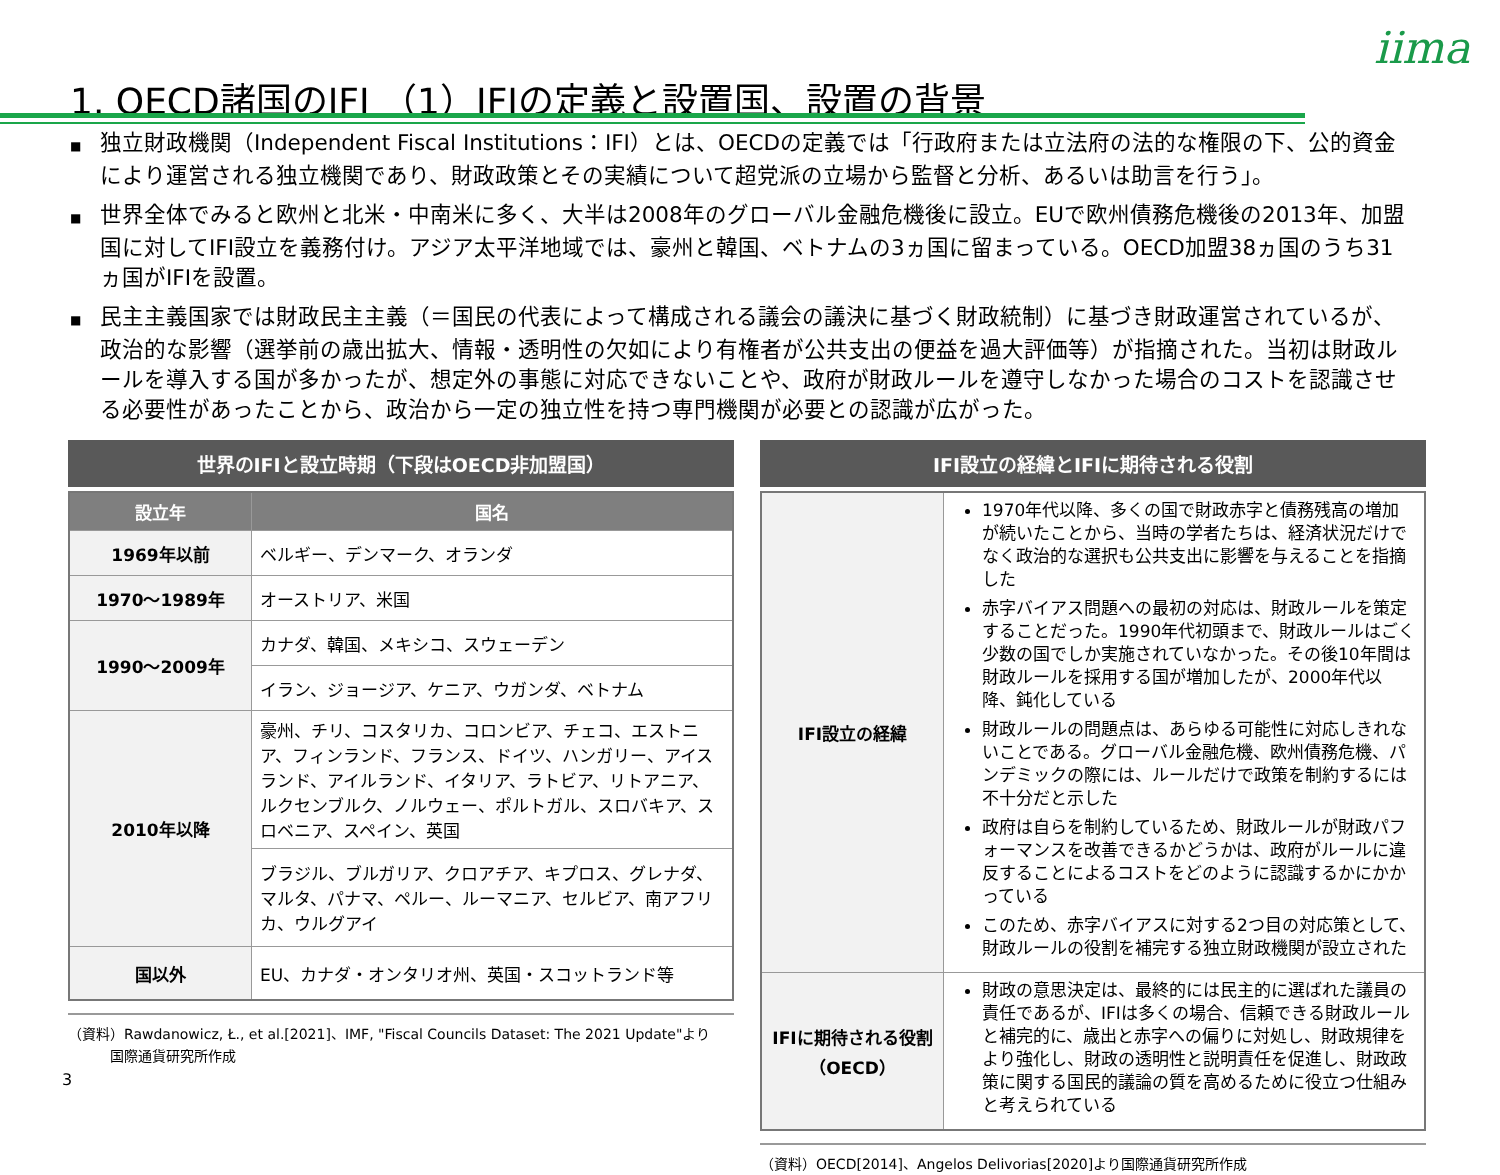iima
1. OECD諸国のIFI （1）IFIの定義と設置国、設置の背景
■ 独立財政機関（Independent Fiscal Institutions：IFI）とは、OECDの定義では「行政府または立法府の法的な権限の下、公的資金により運営される独立機関であり、財政政策とその実績について超党派の立場から監督と分析、あるいは助言を行う」。
■ 世界全体でみると欧州と北米・中南米に多く、大半は2008年のグローバル金融危機後に設立。EUで欧州債務危機後の2013年、加盟国に対してIFI設立を義務付け。アジア太平洋地域では、豪州と韓国、ベトナムの3ヵ国に留まっている。OECD加盟38ヵ国のうち31ヵ国がIFIを設置。
■ 民主主義国家では財政民主主義（＝国民の代表によって構成される議会の議決に基づく財政統制）に基づき財政運営されているが、政治的な影響（選挙前の歳出拡大、情報・透明性の欠如により有権者が公共支出の便益を過大評価等）が指摘された。当初は財政ルールを導入する国が多かったが、想定外の事態に対応できないことや、政府が財政ルールを遵守しなかった場合のコストを認識させる必要性があったことから、政治から一定の独立性を持つ専門機関が必要との認識が広がった。
世界のIFIと設立時期（下段はOECD非加盟国）
| 設立年 | 国名 |
| --- | --- |
| 1969年以前 | ベルギー、デンマーク、オランダ |
| 1970～1989年 | オーストリア、米国 |
| 1990～2009年 | カナダ、韓国、メキシコ、スウェーデン |
| | イラン、ジョージア、ケニア、ウガンダ、ベトナム |
| 2010年以降 | 豪州、チリ、コスタリカ、コロンビア、チェコ、エストニア、フィンランド、フランス、ドイツ、ハンガリー、アイスランド、アイルランド、イタリア、ラトビア、リトアニア、ルクセンブルク、ノルウェー、ポルトガル、スロバキア、スロベニア、スペイン、英国 |
| | ブラジル、ブルガリア、クロアチア、キプロス、グレナダ、マルタ、パナマ、ペルー、ルーマニア、セルビア、南アフリカ、ウルグアイ |
| 国以外 | EU、カナダ・オンタリオ州、英国・スコットランド等 |
（資料）Rawdanowicz, Ł., et al.[2021]、IMF, "Fiscal Councils Dataset: The 2021 Update"より
　　　国際通貨研究所作成
IFI設立の経緯とIFIに期待される役割
| IFI設立の経緯 | 1970年代以降、多くの国で財政赤字と債務残高の増加が続いたことから、当時の学者たちは、経済状況だけでなく政治的な選択も公共支出に影響を与えることを指摘した 赤字バイアス問題への最初の対応は、財政ルールを策定することだった。1990年代初頭まで、財政ルールはごく少数の国でしか実施されていなかった。その後10年間は財政ルールを採用する国が増加したが、2000年代以降、鈍化している 財政ルールの問題点は、あらゆる可能性に対応しきれないことである。グローバル金融危機、欧州債務危機、パンデミックの際には、ルールだけで政策を制約するには不十分だと示した 政府は自らを制約しているため、財政ルールが財政パフォーマンスを改善できるかどうかは、政府がルールに違反することによるコストをどのように認識するかにかかっている このため、赤字バイアスに対する2つ目の対応策として、財政ルールの役割を補完する独立財政機関が設立された |
| IFIに期待される役割（OECD） | 財政の意思決定は、最終的には民主的に選ばれた議員の責任であるが、IFIは多くの場合、信頼できる財政ルールと補完的に、歳出と赤字への偏りに対処し、財政規律をより強化し、財政の透明性と説明責任を促進し、財政政策に関する国民的議論の質を高めるために役立つ仕組みと考えられている |
（資料）OECD[2014]、Angelos Delivorias[2020]より国際通貨研究所作成
3